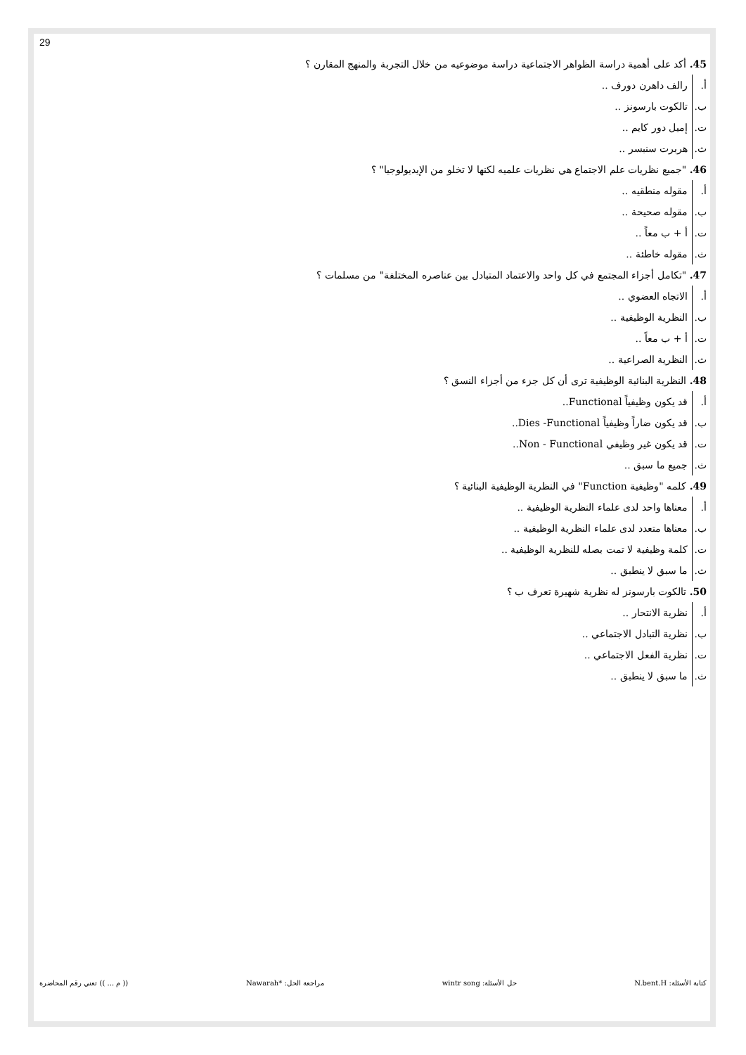29
45. أكد على أهمية دراسة الظواهر الاجتماعية دراسة موضوعيه من خلال التجربة والمنهج المقارن ؟
أ. رالف داهرن دورف ..
ب. تالكوت بارسونز ..
ت. إميل دور كايم ..
ث. هربرت سنبسر ..
46. "جميع نظريات علم الاجتماع هي نظريات علميه لكنها لا تخلو من الإيديولوجيا" ؟
أ. مقوله منطقيه ..
ب. مقوله صحيحة ..
ت. أ + ب معاً ..
ث. مقوله خاطئة ..
47. "تكامل أجزاء المجتمع في كل واحد والاعتماد المتبادل بين عناصره المختلفة" من مسلمات ؟
أ. الاتجاه العضوي ..
ب. النظرية الوظيفية ..
ت. أ + ب معاً ..
ث. النظرية الصراعية ..
48. النظرية البنائية الوظيفية ترى أن كل جزء من أجزاء النسق ؟
أ. قد يكون وظيفياً Functional..
ب. قد يكون ضاراً وظيفياً Dies -Functional..
ت. قد يكون غير وظيفي Non - Functional..
ث. جميع ما سبق ..
49. كلمه "وظيفية Function" في النظرية الوظيفية البنائية ؟
أ. معناها واحد لدى علماء النظرية الوظيفية ..
ب. معناها متعدد لدى علماء النظرية الوظيفية ..
ت. كلمة وظيفية لا تمت بصله للنظرية الوظيفية ..
ث. ما سبق لا ينطبق ..
50. تالكوت بارسونز له نظرية شهيرة تعرف ب ؟
أ. نظرية الانتحار ..
ب. نظرية التبادل الاجتماعي ..
ت. نظرية الفعل الاجتماعي ..
ث. ما سبق لا ينطبق ..
كتابة الأسئلة: N.bent.H حل الأسئلة: wintr song مراجعة الحل: *Nawarah (( م ... )) تعني رقم المحاضرة